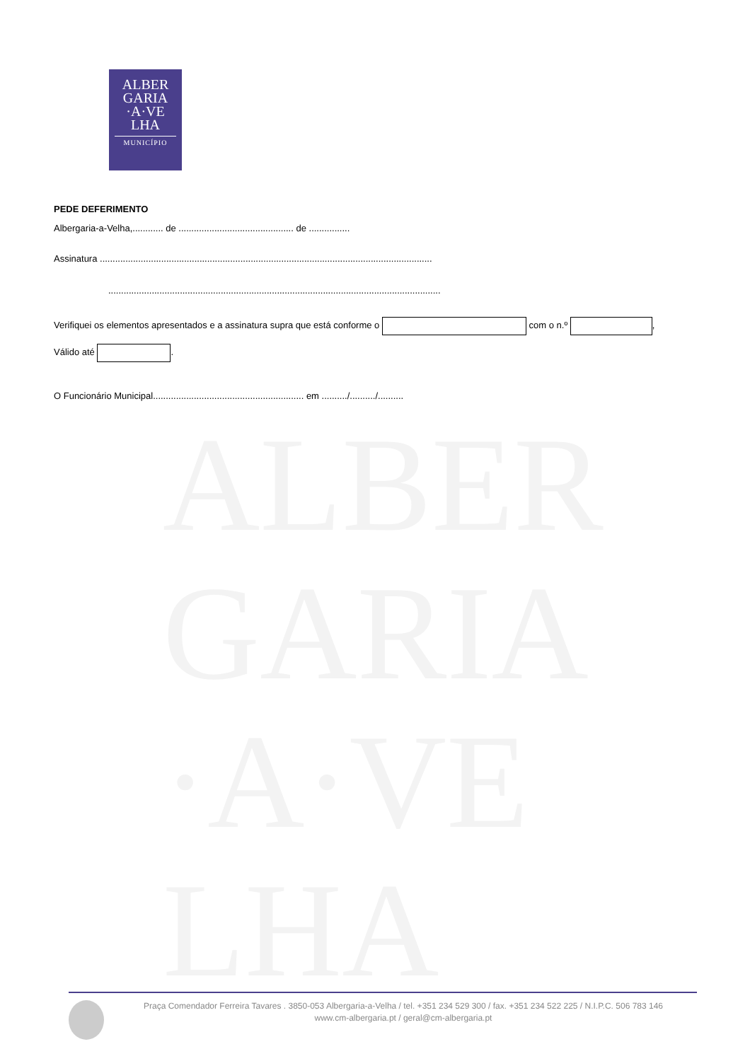ALBER
GARIA
·A·VE
LHA
MUNICÍPIO
ALBER
GARIA
·A·VE
LHA
PEDE DEFERIMENTO
Albergaria-a-Velha,............ de ............................................. de ................
Assinatura ..................................................................................................................................
..................................................................................................................................
Verifiquei os elementos apresentados e a assinatura supra que está conforme o com o n.º ,
Válido até .
O Funcionário Municipal........................................................... em ........../........../..........
Praça Comendador Ferreira Tavares . 3850-053 Albergaria-a-Velha / tel. +351 234 529 300 / fax. +351 234 522 225 / N.I.P.C. 506 783 146
www.cm-albergaria.pt / geral@cm-albergaria.pt